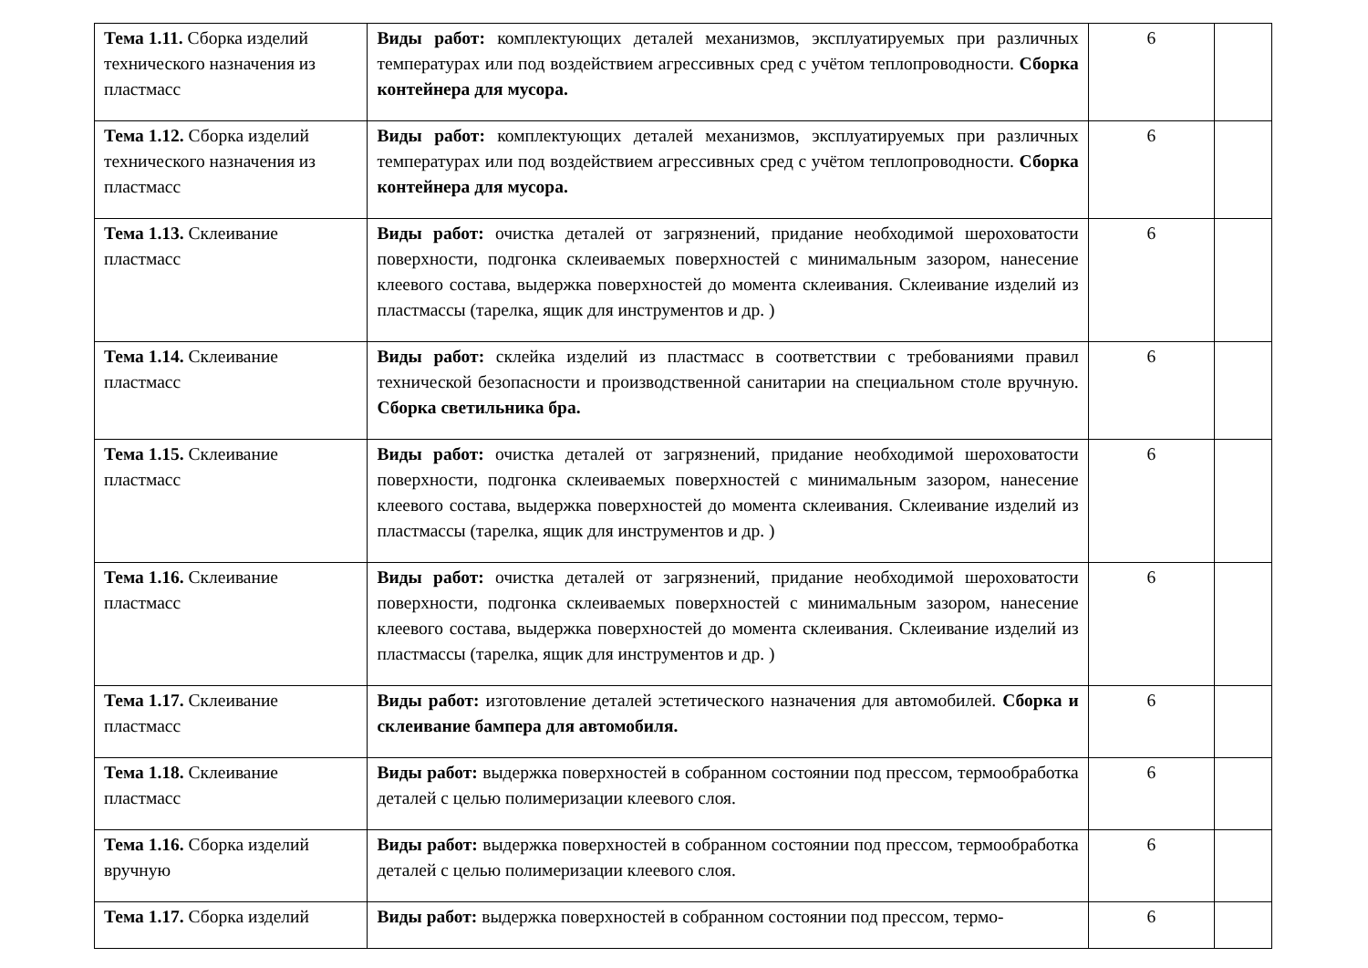| Тема 1.11. Сборка изделий технического назначения из пластмасс | Виды работ: комплектующих деталей механизмов, эксплуатируемых при различных температурах или под воздействием агрессивных сред с учётом теплопроводности. Сборка контейнера для мусора. | 6 | |
| Тема 1.12. Сборка изделий технического назначения из пластмасс | Виды работ: комплектующих деталей механизмов, эксплуатируемых при различных температурах или под воздействием агрессивных сред с учётом теплопроводности. Сборка контейнера для мусора. | 6 | |
| Тема 1.13. Склеивание пластмасс | Виды работ: очистка деталей от загрязнений, придание необходимой шероховатости поверхности, подгонка склеиваемых поверхностей с минимальным зазором, нанесение клеевого состава, выдержка поверхностей до момента склеивания. Склеивание изделий из пластмассы (тарелка, ящик для инструментов и др. ) | 6 | |
| Тема 1.14. Склеивание пластмасс | Виды работ: склейка изделий из пластмасс в соответствии с требованиями правил технической безопасности и производственной санитарии на специальном столе вручную. Сборка светильника бра. | 6 | |
| Тема 1.15. Склеивание пластмасс | Виды работ: очистка деталей от загрязнений, придание необходимой шероховатости поверхности, подгонка склеиваемых поверхностей с минимальным зазором, нанесение клеевого состава, выдержка поверхностей до момента склеивания. Склеивание изделий из пластмассы (тарелка, ящик для инструментов и др. ) | 6 | |
| Тема 1.16. Склеивание пластмасс | Виды работ: очистка деталей от загрязнений, придание необходимой шероховатости поверхности, подгонка склеиваемых поверхностей с минимальным зазором, нанесение клеевого состава, выдержка поверхностей до момента склеивания. Склеивание изделий из пластмассы (тарелка, ящик для инструментов и др. ) | 6 | |
| Тема 1.17. Склеивание пластмасс | Виды работ: изготовление деталей эстетического назначения для автомобилей. Сборка и склеивание бампера для автомобиля. | 6 | |
| Тема 1.18. Склеивание пластмасс | Виды работ: выдержка поверхностей в собранном состоянии под прессом, термообработка деталей с целью полимеризации клеевого слоя. | 6 | |
| Тема 1.16. Сборка изделий вручную | Виды работ: выдержка поверхностей в собранном состоянии под прессом, термообработка деталей с целью полимеризации клеевого слоя. | 6 | |
| Тема 1.17. Сборка изделий | Виды работ: выдержка поверхностей в собранном состоянии под прессом, термо- | 6 | |